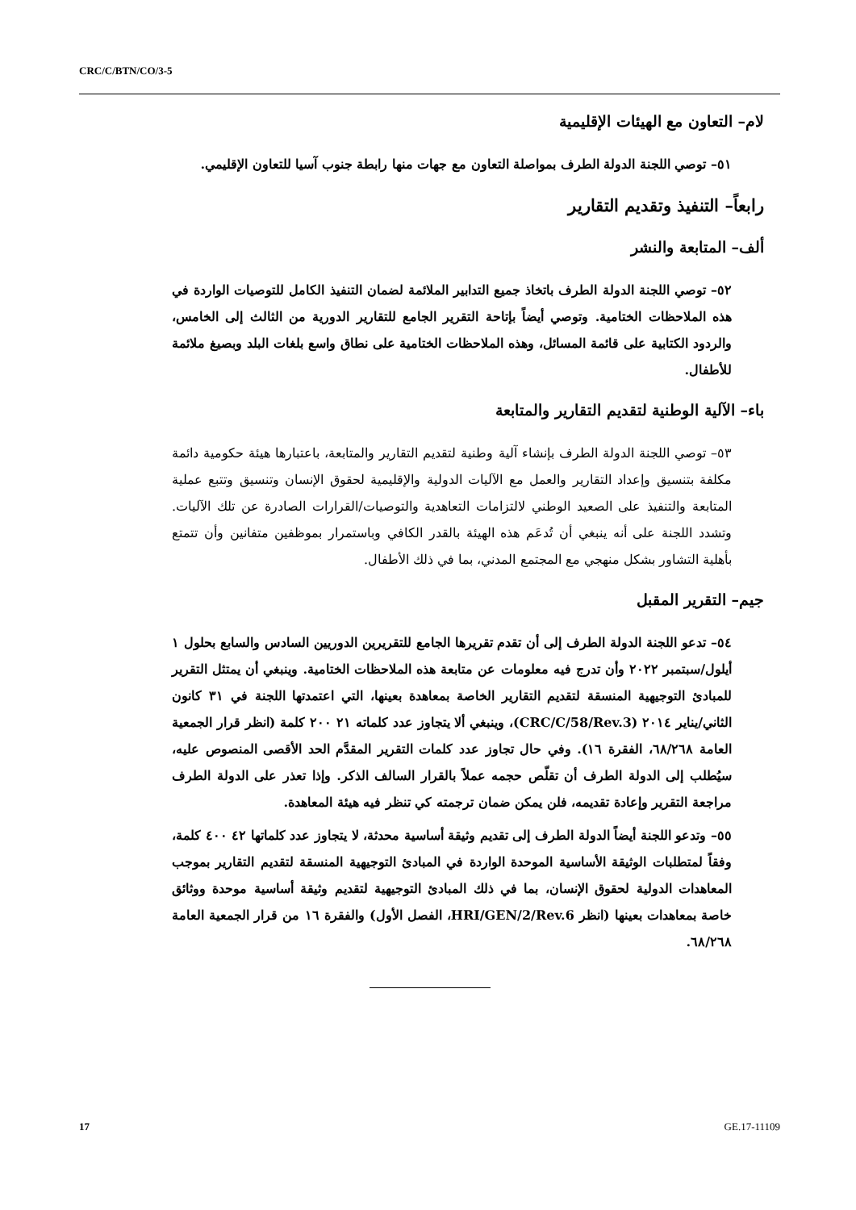CRC/C/BTN/CO/3-5
لام– التعاون مع الهيئات الإقليمية
٥١– توصي اللجنة الدولة الطرف بمواصلة التعاون مع جهات منها رابطة جنوب آسيا للتعاون الإقليمي.
رابعاً– التنفيذ وتقديم التقارير
ألف– المتابعة والنشر
٥٢– توصي اللجنة الدولة الطرف باتخاذ جميع التدابير الملائمة لضمان التنفيذ الكامل للتوصيات الواردة في هذه الملاحظات الختامية. وتوصي أيضاً بإتاحة التقرير الجامع للتقارير الدورية من الثالث إلى الخامس، والردود الكتابية على قائمة المسائل، وهذه الملاحظات الختامية على نطاق واسع بلغات البلد وبصيغ ملائمة للأطفال.
باء– الآلية الوطنية لتقديم التقارير والمتابعة
٥٣– توصي اللجنة الدولة الطرف بإنشاء آلية وطنية لتقديم التقارير والمتابعة، باعتبارها هيئة حكومية دائمة مكلفة بتنسيق وإعداد التقارير والعمل مع الآليات الدولية والإقليمية لحقوق الإنسان وتنسيق وتتبع عملية المتابعة والتنفيذ على الصعيد الوطني لالتزامات التعاهدية والتوصيات/القرارات الصادرة عن تلك الآليات. وتشدد اللجنة على أنه ينبغي أن تُدعَم هذه الهيئة بالقدر الكافي وباستمرار بموظفين متفانين وأن تتمتع بأهلية التشاور بشكل منهجي مع المجتمع المدني، بما في ذلك الأطفال.
جيم– التقرير المقبل
٥٤– تدعو اللجنة الدولة الطرف إلى أن تقدم تقريرها الجامع للتقريرين الدوريين السادس والسابع بحلول ١ أيلول/سبتمبر ٢٠٢٢ وأن تدرج فيه معلومات عن متابعة هذه الملاحظات الختامية. وينبغي أن يمتثل التقرير للمبادئ التوجيهية المنسقة لتقديم التقارير الخاصة بمعاهدة بعينها، التي اعتمدتها اللجنة في ٣١ كانون الثاني/يناير ٢٠١٤ (CRC/C/58/Rev.3)، وينبغي ألا يتجاوز عدد كلماته ٢١ ٢٠٠ كلمة (انظر قرار الجمعية العامة ٦٨/٢٦٨، الفقرة ١٦). وفي حال تجاوز عدد كلمات التقرير المقدَّم الحد الأقصى المنصوص عليه، سيُطلب إلى الدولة الطرف أن تقلّص حجمه عملاً بالقرار السالف الذكر. وإذا تعذر على الدولة الطرف مراجعة التقرير وإعادة تقديمه، فلن يمكن ضمان ترجمته كي تنظر فيه هيئة المعاهدة.
٥٥– وتدعو اللجنة أيضاً الدولة الطرف إلى تقديم وثيقة أساسية محدثة، لا يتجاوز عدد كلماتها ٤٢ ٤٠٠ كلمة، وفقاً لمتطلبات الوثيقة الأساسية الموحدة الواردة في المبادئ التوجيهية المنسقة لتقديم التقارير بموجب المعاهدات الدولية لحقوق الإنسان، بما في ذلك المبادئ التوجيهية لتقديم وثيقة أساسية موحدة ووثائق خاصة بمعاهدات بعينها (انظر HRI/GEN/2/Rev.6، الفصل الأول) والفقرة ١٦ من قرار الجمعية العامة ٦٨/٢٦٨.
17 GE.17-11109